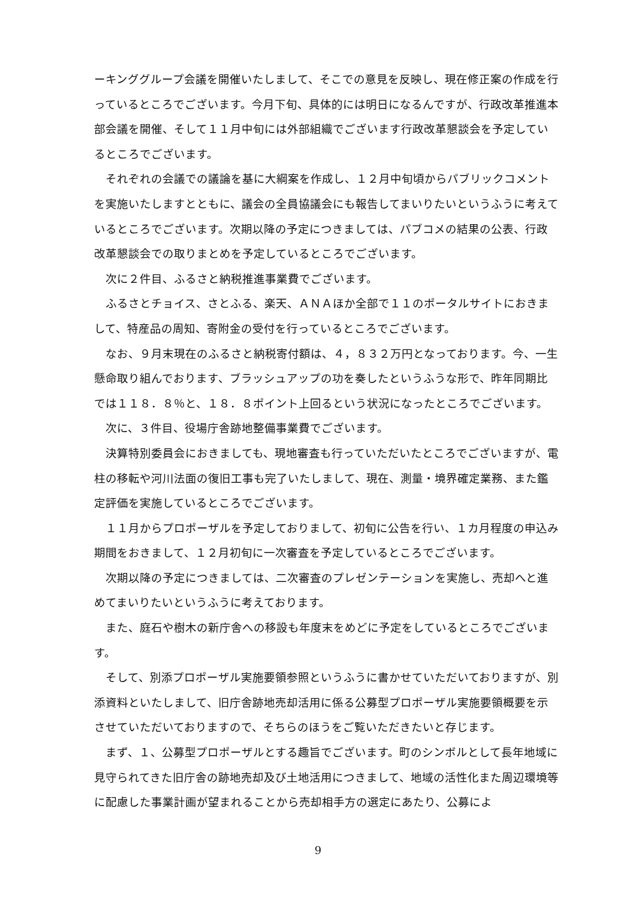ーキンググループ会議を開催いたしまして、そこでの意見を反映し、現在修正案の作成を行っているところでございます。今月下旬、具体的には明日になるんですが、行政改革推進本部会議を開催、そして１１月中旬には外部組織でございます行政改革懇談会を予定しているところでございます。
　それぞれの会議での議論を基に大綱案を作成し、１２月中旬頃からパブリックコメントを実施いたしますとともに、議会の全員協議会にも報告してまいりたいというふうに考えているところでございます。次期以降の予定につきましては、パブコメの結果の公表、行政改革懇談会での取りまとめを予定しているところでございます。
　次に２件目、ふるさと納税推進事業費でございます。
　ふるさとチョイス、さとふる、楽天、ＡＮＡほか全部で１１のポータルサイトにおきまして、特産品の周知、寄附金の受付を行っているところでございます。
　なお、９月末現在のふるさと納税寄付額は、４，８３２万円となっております。今、一生懸命取り組んでおります、ブラッシュアップの功を奏したというふうな形で、昨年同期比では１１８．８％と、１８．８ポイント上回るという状況になったところでございます。
　次に、３件目、役場庁舎跡地整備事業費でございます。
　決算特別委員会におきましても、現地審査も行っていただいたところでございますが、電柱の移転や河川法面の復旧工事も完了いたしまして、現在、測量・境界確定業務、また鑑定評価を実施しているところでございます。
　１１月からプロポーザルを予定しておりまして、初旬に公告を行い、１カ月程度の申込み期間をおきまして、１２月初旬に一次審査を予定しているところでございます。
　次期以降の予定につきましては、二次審査のプレゼンテーションを実施し、売却へと進めてまいりたいというふうに考えております。
　また、庭石や樹木の新庁舎への移設も年度末をめどに予定をしているところでございます。
　そして、別添プロポーザル実施要領参照というふうに書かせていただいておりますが、別添資料といたしまして、旧庁舎跡地売却活用に係る公募型プロポーザル実施要領概要を示させていただいておりますので、そちらのほうをご覧いただきたいと存じます。
　まず、１、公募型プロポーザルとする趣旨でございます。町のシンボルとして長年地域に見守られてきた旧庁舎の跡地売却及び土地活用につきまして、地域の活性化また周辺環境等に配慮した事業計画が望まれることから売却相手方の選定にあたり、公募によ
9